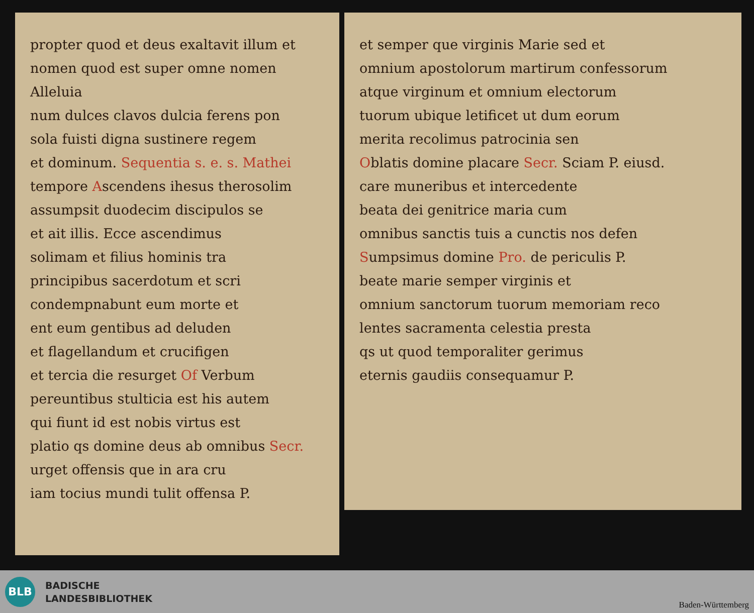propter quod et deus exaltavit illum et
nomen quod est super omne nomen Alleluia
num dulces clavos dulcia ferens pon
sola fuisti digna sustinere regem
et dominum. Sequentia s. e. s. Mathei
tempore Ascendens ihesus therosolim
assumpsit duodecim discipulos se
et ait illis. Ecce ascendimus
solimam et filius hominis tra
principibus sacerdotum et scri
condempnabunt eum morte et
ent eum gentibus ad deluden
et flagellandum et crucifigen
et tercia die resurget Of Verbum
pereuntibus stulticia est his autem
qui fiunt id est nobis virtus est
platio qs domine deus ab omnibus Secr.
urget offensis que in ara cru
iam tocius mundi tulit offensa P.
et semper que virginis Marie sed et
omnium apostolorum martirum confessorum
atque virginum et omnium electorum
tuorum ubique letificet ut dum eorum
merita recolimus patrocinia sen
Oblatis domine placare Secr. Sciam P. eiusd.
care muneribus et intercedente
beata dei genitrice maria cum
omnibus sanctis tuis a cunctis nos defen
Sumpsimus domine Pro. de periculis P.
beate marie semper virginis et
omnium sanctorum tuorum memoriam reco
lentes sacramenta celestia presta
qs ut quod temporaliter gerimus
eternis gaudiis consequamur P.
BLB
BADISCHE
LANDESBIBLIOTHEK
Baden-Württemberg